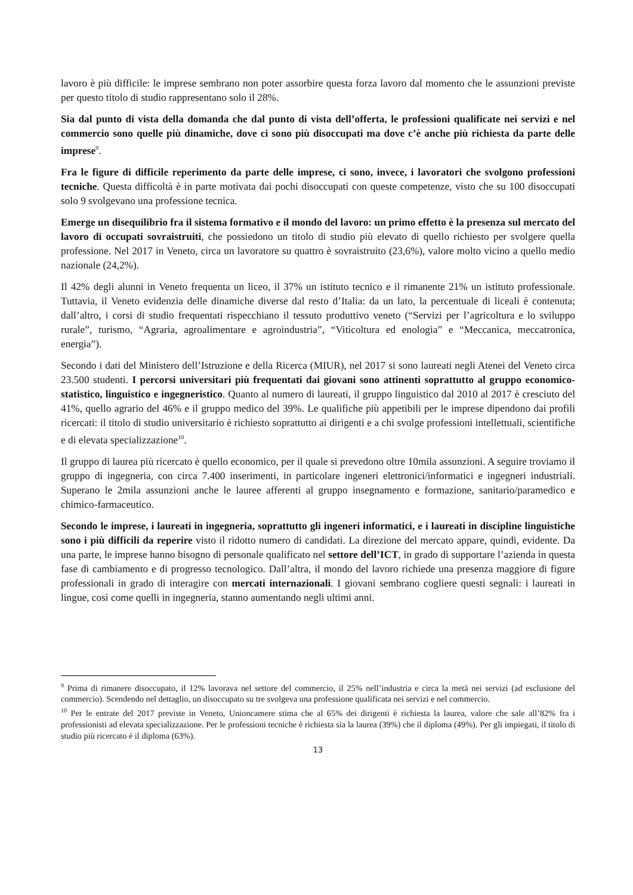lavoro è più difficile: le imprese sembrano non poter assorbire questa forza lavoro dal momento che le assunzioni previste per questo titolo di studio rappresentano solo il 28%.
Sia dal punto di vista della domanda che dal punto di vista dell’offerta, le professioni qualificate nei servizi e nel commercio sono quelle più dinamiche, dove ci sono più disoccupati ma dove c’è anche più richiesta da parte delle imprese<sup>9</sup>.
Fra le figure di difficile reperimento da parte delle imprese, ci sono, invece, i lavoratori che svolgono professioni tecniche. Questa difficoltà è in parte motivata dai pochi disoccupati con queste competenze, visto che su 100 disoccupati solo 9 svolgevano una professione tecnica.
Emerge un disequilibrio fra il sistema formativo e il mondo del lavoro: un primo effetto è la presenza sul mercato del lavoro di occupati sovraistruiti, che possiedono un titolo di studio più elevato di quello richiesto per svolgere quella professione. Nel 2017 in Veneto, circa un lavoratore su quattro è sovraistruito (23,6%), valore molto vicino a quello medio nazionale (24,2%).
Il 42% degli alunni in Veneto frequenta un liceo, il 37% un istituto tecnico e il rimanente 21% un istituto professionale. Tuttavia, il Veneto evidenzia delle dinamiche diverse dal resto d’Italia: da un lato, la percentuale di liceali è contenuta; dall’altro, i corsi di studio frequentati rispecchiano il tessuto produttivo veneto (“Servizi per l’agricoltura e lo sviluppo rurale”, turismo, “Agraria, agroalimentare e agroindustria”, “Viticoltura ed enologia” e “Meccanica, meccatronica, energia”).
Secondo i dati del Ministero dell’Istruzione e della Ricerca (MIUR), nel 2017 si sono laureati negli Atenei del Veneto circa 23.500 studenti. I percorsi universitari più frequentati dai giovani sono attinenti soprattutto al gruppo economico-statistico, linguistico e ingegneristico. Quanto al numero di laureati, il gruppo linguistico dal 2010 al 2017 è cresciuto del 41%, quello agrario del 46% e il gruppo medico del 39%. Le qualifiche più appetibili per le imprese dipendono dai profili ricercati: il titolo di studio universitario è richiesto soprattutto ai dirigenti e a chi svolge professioni intellettuali, scientifiche e di elevata specializzazione<sup>10</sup>.
Il gruppo di laurea più ricercato è quello economico, per il quale si prevedono oltre 10mila assunzioni. A seguire troviamo il gruppo di ingegneria, con circa 7.400 inserimenti, in particolare ingeneri elettronici/informatici e ingegneri industriali. Superano le 2mila assunzioni anche le lauree afferenti al gruppo insegnamento e formazione, sanitario/paramedico e chimico-farmaceutico.
Secondo le imprese, i laureati in ingegneria, soprattutto gli ingeneri informatici, e i laureati in discipline linguistiche sono i più difficili da reperire visto il ridotto numero di candidati. La direzione del mercato appare, quindi, evidente. Da una parte, le imprese hanno bisogno di personale qualificato nel settore dell’ICT, in grado di supportare l’azienda in questa fase di cambiamento e di progresso tecnologico. Dall’altra, il mondo del lavoro richiede una presenza maggiore di figure professionali in grado di interagire con mercati internazionali. I giovani sembrano cogliere questi segnali: i laureati in lingue, così come quelli in ingegneria, stanno aumentando negli ultimi anni.
<sup>9</sup> Prima di rimanere disoccupato, il 12% lavorava nel settore del commercio, il 25% nell’industria e circa la metà nei servizi (ad esclusione del commercio). Scendendo nel dettaglio, un disoccupato su tre svolgeva una professione qualificata nei servizi e nel commercio.
<sup>10</sup> Per le entrate del 2017 previste in Veneto, Unioncamere stima che al 65% dei dirigenti è richiesta la laurea, valore che sale all’82% fra i professionisti ad elevata specializzazione. Per le professioni tecniche è richiesta sia la laurea (39%) che il diploma (49%). Per gli impiegati, il titolo di studio più ricercato è il diploma (63%).
13